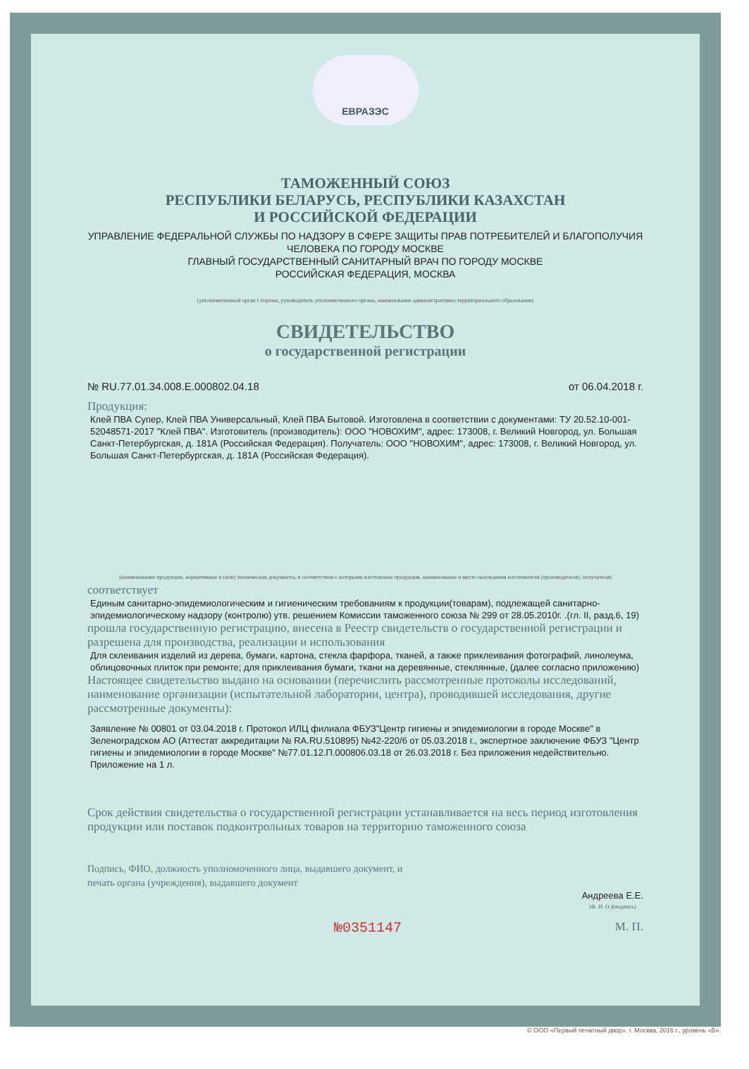ЕВРАЗЭС
ТАМОЖЕННЫЙ СОЮЗ
РЕСПУБЛИКИ БЕЛАРУСЬ, РЕСПУБЛИКИ КАЗАХСТАН
И РОССИЙСКОЙ ФЕДЕРАЦИИ
УПРАВЛЕНИЕ ФЕДЕРАЛЬНОЙ СЛУЖБЫ ПО НАДЗОРУ В СФЕРЕ ЗАЩИТЫ ПРАВ ПОТРЕБИТЕЛЕЙ И БЛАГОПОЛУЧИЯ ЧЕЛОВЕКА ПО ГОРОДУ МОСКВЕ
ГЛАВНЫЙ ГОСУДАРСТВЕННЫЙ САНИТАРНЫЙ ВРАЧ ПО ГОРОДУ МОСКВЕ
РОССИЙСКАЯ ФЕДЕРАЦИЯ, МОСКВА
(уполномоченный орган Стороны, руководитель уполномоченного органа, наименование административно-территориального образования)
СВИДЕТЕЛЬСТВО
о государственной регистрации
№ RU.77.01.34.008.E.000802.04.18 от 06.04.2018 г.
Продукция:
Клей ПВА Супер, Клей ПВА Универсальный, Клей ПВА Бытовой. Изготовлена в соответствии с документами: ТУ 20.52.10-001-52048571-2017 "Клей ПВА". Изготовитель (производитель): ООО "НОВОХИМ", адрес: 173008, г. Великий Новгород, ул. Большая Санкт-Петербургская, д. 181А (Российская Федерация). Получатель: ООО "НОВОХИМ", адрес: 173008, г. Великий Новгород, ул. Большая Санкт-Петербургская, д. 181А (Российская Федерация).
(наименование продукции, нормативные и (или) технические документы, в соответствии с которыми изготовлена продукция, наименование и место нахождения изготовителя (производителя), получателя)
соответствует
Единым санитарно-эпидемиологическим и гигиеническим требованиям к продукции(товарам), подлежащей санитарно-эпидемиологическому надзору (контролю) утв. решением Комиссии таможенного союза № 299 от 28.05.2010г. .(гл. II, разд.6, 19)
прошла государственную регистрацию, внесена в Реестр свидетельств о государственной регистрации и разрешена для производства, реализации и использования
Для склеивания изделий из дерева, бумаги, картона, стекла фарфора, тканей, а также приклеивания фотографий, линолеума, облицовочных плиток при ремонте; для приклеивания бумаги, ткани на деревянные, стеклянные, (далее согласно приложению)
Настоящее свидетельство выдано на основании (перечислить рассмотренные протоколы исследований, наименование организации (испытательной лаборатории, центра), проводившей исследования, другие рассмотренные документы):
Заявление № 00801 от 03.04.2018 г. Протокол ИЛЦ филиала ФБУЗ"Центр гигиены и эпидемиологии в городе Москве" в Зеленоградском АО (Аттестат аккредитации № RA.RU.510895) №42-220/6 от 05.03.2018 г., экспертное заключение ФБУЗ "Центр гигиены и эпидемиологии в городе Москве" №77.01.12.П.000806.03.18 от 26.03.2018 г. Без приложения недействительно. Приложение на 1 л.
Срок действия свидетельства о государственной регистрации устанавливается на весь период изготовления продукции или поставок подконтрольных товаров на территорию таможенного союза
Подпись, ФИО, должность уполномоченного лица, выдавшего документ, и печать органа (учреждения), выдавшего документ
Андреева Е.Е.
(Ф. И. О.)(подпись)
№0351147 М. П.
© ООО «Первый печатный двор», г. Москва, 2016 г., уровень «В».